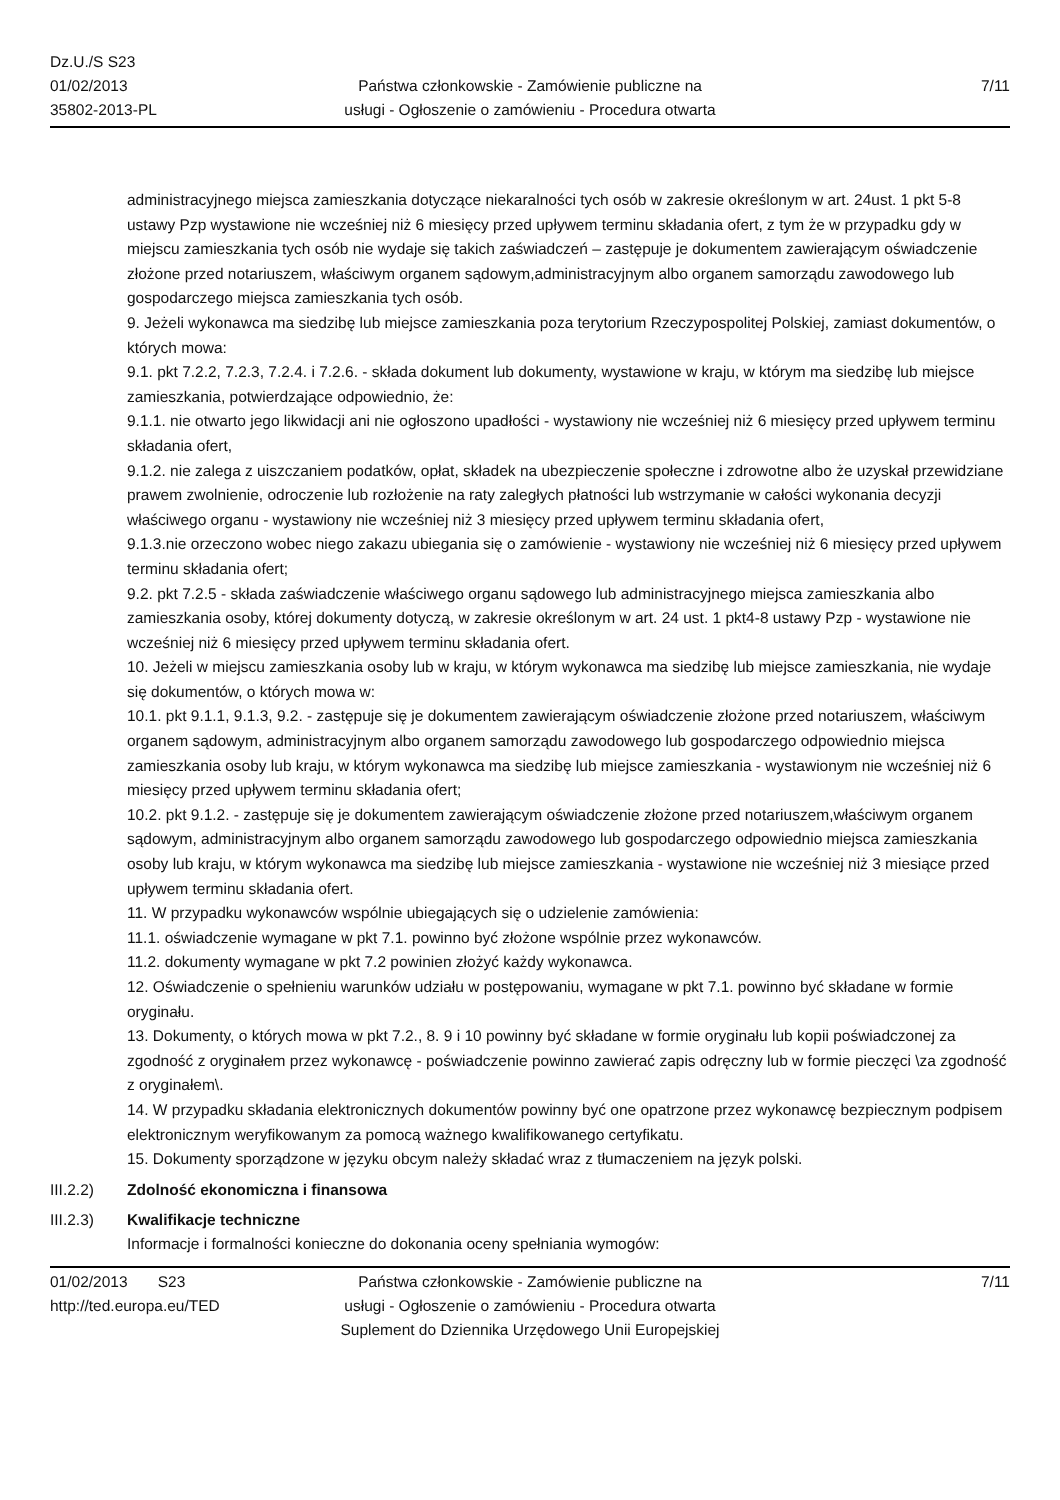Dz.U./S S23
01/02/2013
35802-2013-PL
Państwa członkowskie - Zamówienie publiczne na
usługi - Ogłoszenie o zamówieniu - Procedura otwarta
7/11
administracyjnego miejsca zamieszkania dotyczące niekaralności tych osób w zakresie określonym w art. 24ust. 1 pkt 5-8 ustawy Pzp wystawione nie wcześniej niż 6 miesięcy przed upływem terminu składania ofert, z tym że w przypadku gdy w miejscu zamieszkania tych osób nie wydaje się takich zaświadczeń – zastępuje je dokumentem zawierającym oświadczenie złożone przed notariuszem, właściwym organem sądowym,administracyjnym albo organem samorządu zawodowego lub gospodarczego miejsca zamieszkania tych osób.
9. Jeżeli wykonawca ma siedzibę lub miejsce zamieszkania poza terytorium Rzeczypospolitej Polskiej, zamiast dokumentów, o których mowa:
9.1. pkt 7.2.2, 7.2.3, 7.2.4. i 7.2.6. - składa dokument lub dokumenty, wystawione w kraju, w którym ma siedzibę lub miejsce zamieszkania, potwierdzające odpowiednio, że:
9.1.1. nie otwarto jego likwidacji ani nie ogłoszono upadłości - wystawiony nie wcześniej niż 6 miesięcy przed upływem terminu składania ofert,
9.1.2. nie zalega z uiszczaniem podatków, opłat, składek na ubezpieczenie społeczne i zdrowotne albo że uzyskał przewidziane prawem zwolnienie, odroczenie lub rozłożenie na raty zaległych płatności lub wstrzymanie w całości wykonania decyzji właściwego organu - wystawiony nie wcześniej niż 3 miesięcy przed upływem terminu składania ofert,
9.1.3.nie orzeczono wobec niego zakazu ubiegania się o zamówienie - wystawiony nie wcześniej niż 6 miesięcy przed upływem terminu składania ofert;
9.2. pkt 7.2.5 - składa zaświadczenie właściwego organu sądowego lub administracyjnego miejsca zamieszkania albo zamieszkania osoby, której dokumenty dotyczą, w zakresie określonym w art. 24 ust. 1 pkt4-8 ustawy Pzp - wystawione nie wcześniej niż 6 miesięcy przed upływem terminu składania ofert.
10. Jeżeli w miejscu zamieszkania osoby lub w kraju, w którym wykonawca ma siedzibę lub miejsce zamieszkania, nie wydaje się dokumentów, o których mowa w:
10.1. pkt 9.1.1, 9.1.3, 9.2. - zastępuje się je dokumentem zawierającym oświadczenie złożone przed notariuszem, właściwym organem sądowym, administracyjnym albo organem samorządu zawodowego lub gospodarczego odpowiednio miejsca zamieszkania osoby lub kraju, w którym wykonawca ma siedzibę lub miejsce zamieszkania - wystawionym nie wcześniej niż 6 miesięcy przed upływem terminu składania ofert;
10.2. pkt 9.1.2. - zastępuje się je dokumentem zawierającym oświadczenie złożone przed notariuszem,właściwym organem sądowym, administracyjnym albo organem samorządu zawodowego lub gospodarczego odpowiednio miejsca zamieszkania osoby lub kraju, w którym wykonawca ma siedzibę lub miejsce zamieszkania - wystawione nie wcześniej niż 3 miesiące przed upływem terminu składania ofert.
11. W przypadku wykonawców wspólnie ubiegających się o udzielenie zamówienia:
11.1. oświadczenie wymagane w pkt 7.1. powinno być złożone wspólnie przez wykonawców.
11.2. dokumenty wymagane w pkt 7.2 powinien złożyć każdy wykonawca.
12. Oświadczenie o spełnieniu warunków udziału w postępowaniu, wymagane w pkt 7.1. powinno być składane w formie oryginału.
13. Dokumenty, o których mowa w pkt 7.2., 8. 9 i 10 powinny być składane w formie oryginału lub kopii poświadczonej za zgodność z oryginałem przez wykonawcę - poświadczenie powinno zawierać zapis odręczny lub w formie pieczęci \za zgodność z oryginałem\.
14. W przypadku składania elektronicznych dokumentów powinny być one opatrzone przez wykonawcę bezpiecznym podpisem elektronicznym weryfikowanym za pomocą ważnego kwalifikowanego certyfikatu.
15. Dokumenty sporządzone w języku obcym należy składać wraz z tłumaczeniem na język polski.
III.2.2) Zdolność ekonomiczna i finansowa
III.2.3) Kwalifikacje techniczne
Informacje i formalności konieczne do dokonania oceny spełniania wymogów:
01/02/2013 S23
http://ted.europa.eu/TED
Państwa członkowskie - Zamówienie publiczne na
usługi - Ogłoszenie o zamówieniu - Procedura otwarta
Suplement do Dziennika Urzędowego Unii Europejskiej
7/11